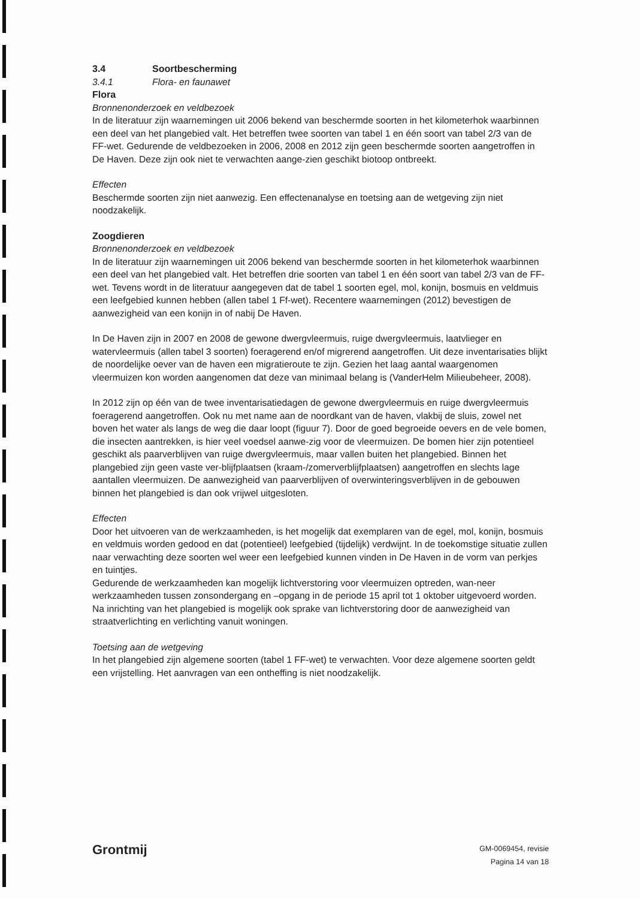3.4 Soortbescherming
3.4.1 Flora- en faunawet
Flora
Bronnenonderzoek en veldbezoek
In de literatuur zijn waarnemingen uit 2006 bekend van beschermde soorten in het kilometerhok waarbinnen een deel van het plangebied valt. Het betreffen twee soorten van tabel 1 en één soort van tabel 2/3 van de FF-wet. Gedurende de veldbezoeken in 2006, 2008 en 2012 zijn geen beschermde soorten aangetroffen in De Haven. Deze zijn ook niet te verwachten aange-zien geschikt biotoop ontbreekt.
Effecten
Beschermde soorten zijn niet aanwezig. Een effectenanalyse en toetsing aan de wetgeving zijn niet noodzakelijk.
Zoogdieren
Bronnenonderzoek en veldbezoek
In de literatuur zijn waarnemingen uit 2006 bekend van beschermde soorten in het kilometerhok waarbinnen een deel van het plangebied valt. Het betreffen drie soorten van tabel 1 en één soort van tabel 2/3 van de FF-wet. Tevens wordt in de literatuur aangegeven dat de tabel 1 soorten egel, mol, konijn, bosmuis en veldmuis een leefgebied kunnen hebben (allen tabel 1 Ff-wet). Recentere waarnemingen (2012) bevestigen de aanwezigheid van een konijn in of nabij De Haven.
In De Haven zijn in 2007 en 2008 de gewone dwergvleermuis, ruige dwergvleermuis, laatvlieger en watervleermuis (allen tabel 3 soorten) foeragerend en/of migrerend aangetroffen. Uit deze inventarisaties blijkt de noordelijke oever van de haven een migratieroute te zijn. Gezien het laag aantal waargenomen vleermuizen kon worden aangenomen dat deze van minimaal belang is (VanderHelm Milieubeheer, 2008).
In 2012 zijn op één van de twee inventarisatiedagen de gewone dwergvleermuis en ruige dwergvleermuis foeragerend aangetroffen. Ook nu met name aan de noordkant van de haven, vlakbij de sluis, zowel net boven het water als langs de weg die daar loopt (figuur 7). Door de goed begroeide oevers en de vele bomen, die insecten aantrekken, is hier veel voedsel aanwe-zig voor de vleermuizen. De bomen hier zijn potentieel geschikt als paarverblijven van ruige dwergvleermuis, maar vallen buiten het plangebied. Binnen het plangebied zijn geen vaste ver-blijfplaatsen (kraam-/zomerverblijfplaatsen) aangetroffen en slechts lage aantallen vleermuizen. De aanwezigheid van paarverblijven of overwinteringsverblijven in de gebouwen binnen het plangebied is dan ook vrijwel uitgesloten.
Effecten
Door het uitvoeren van de werkzaamheden, is het mogelijk dat exemplaren van de egel, mol, konijn, bosmuis en veldmuis worden gedood en dat (potentieel) leefgebied (tijdelijk) verdwijnt. In de toekomstige situatie zullen naar verwachting deze soorten wel weer een leefgebied kunnen vinden in De Haven in de vorm van perkjes en tuintjes.
Gedurende de werkzaamheden kan mogelijk lichtverstoring voor vleermuizen optreden, wan-neer werkzaamheden tussen zonsondergang en –opgang in de periode 15 april tot 1 oktober uitgevoerd worden. Na inrichting van het plangebied is mogelijk ook sprake van lichtverstoring door de aanwezigheid van straatverlichting en verlichting vanuit woningen.
Toetsing aan de wetgeving
In het plangebied zijn algemene soorten (tabel 1 FF-wet) te verwachten. Voor deze algemene soorten geldt een vrijstelling. Het aanvragen van een ontheffing is niet noodzakelijk.
Grontmij
GM-0069454, revisie
Pagina 14 van 18